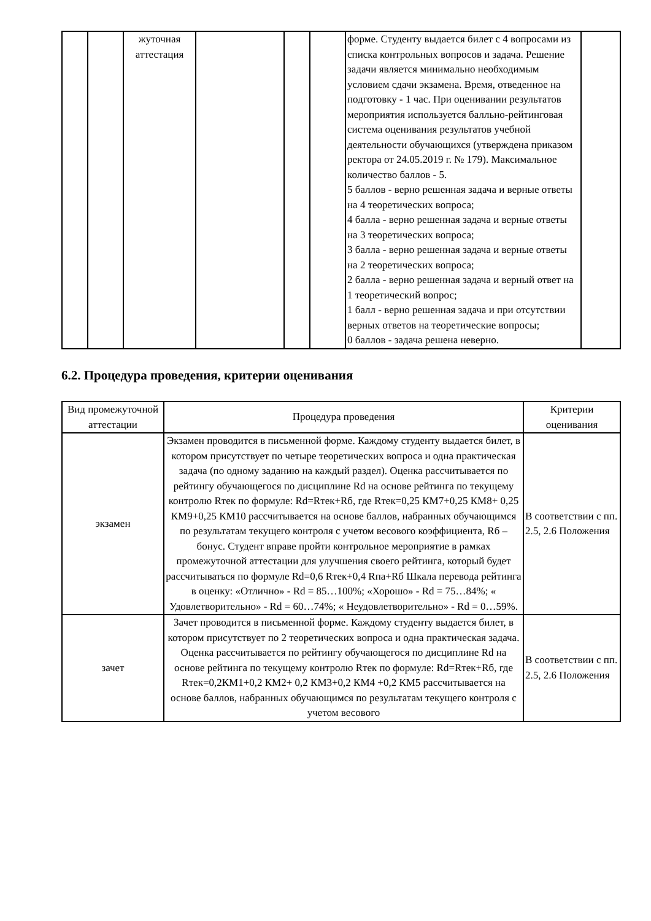| | | жуточная аттестация | | | | форме. Студенту выдается билет с 4 вопросами из списка контрольных вопросов и задача. Решение задачи является минимально необходимым условием сдачи экзамена. Время, отведенное на подготовку - 1 час. При оценивании результатов мероприятия используется балльно-рейтинговая система оценивания результатов учебной деятельности обучающихся (утверждена приказом ректора от 24.05.2019 г. № 179). Максимальное количество баллов - 5. 5 баллов - верно решенная задача и верные ответы на 4 теоретических вопроса; 4 балла - верно решенная задача и верные ответы на 3 теоретических вопроса; 3 балла - верно решенная задача и верные ответы на 2 теоретических вопроса; 2 балла - верно решенная задача и верный ответ на 1 теоретический вопрос; 1 балл - верно решенная задача и при отсутствии верных ответов на теоретические вопросы; 0 баллов - задача решена неверно. | |
6.2. Процедура проведения, критерии оценивания
| Вид промежуточной аттестации | Процедура проведения | Критерии оценивания |
| --- | --- | --- |
| экзамен | Экзамен проводится в письменной форме. Каждому студенту выдается билет, в котором присутствует по четыре теоретических вопроса и одна практическая задача (по одному заданию на каждый раздел). Оценка рассчитывается по рейтингу обучающегося по дисциплине Rd на основе рейтинга по текущему контролю Rтек по формуле: Rd=Rтек+Rб, где Rтек=0,25 КМ7+0,25 КМ8+ 0,25 КМ9+0,25 КМ10 рассчитывается на основе баллов, набранных обучающимся по результатам текущего контроля с учетом весового коэффициента, Rб – бонус. Студент вправе пройти контрольное мероприятие в рамках промежуточной аттестации для улучшения своего рейтинга, который будет рассчитываться по формуле Rd=0,6 Rтек+0,4 Rпа+Rб Шкала перевода рейтинга в оценку: «Отлично» - Rd = 85…100%; «Хорошо» - Rd = 75…84%; « Удовлетворительно» - Rd = 60…74%; « Неудовлетворительно» - Rd = 0…59%. | В соответствии с пп. 2.5, 2.6 Положения |
| зачет | Зачет проводится в письменной форме. Каждому студенту выдается билет, в котором присутствует по 2 теоретических вопроса и одна практическая задача. Оценка рассчитывается по рейтингу обучающегося по дисциплине Rd на основе рейтинга по текущему контролю Rтек по формуле: Rd=Rтек+Rб, где Rтек=0,2КМ1+0,2 КМ2+ 0,2 КМ3+0,2 КМ4 +0,2 КМ5 рассчитывается на основе баллов, набранных обучающимся по результатам текущего контроля с учетом весового | В соответствии с пп. 2.5, 2.6 Положения |